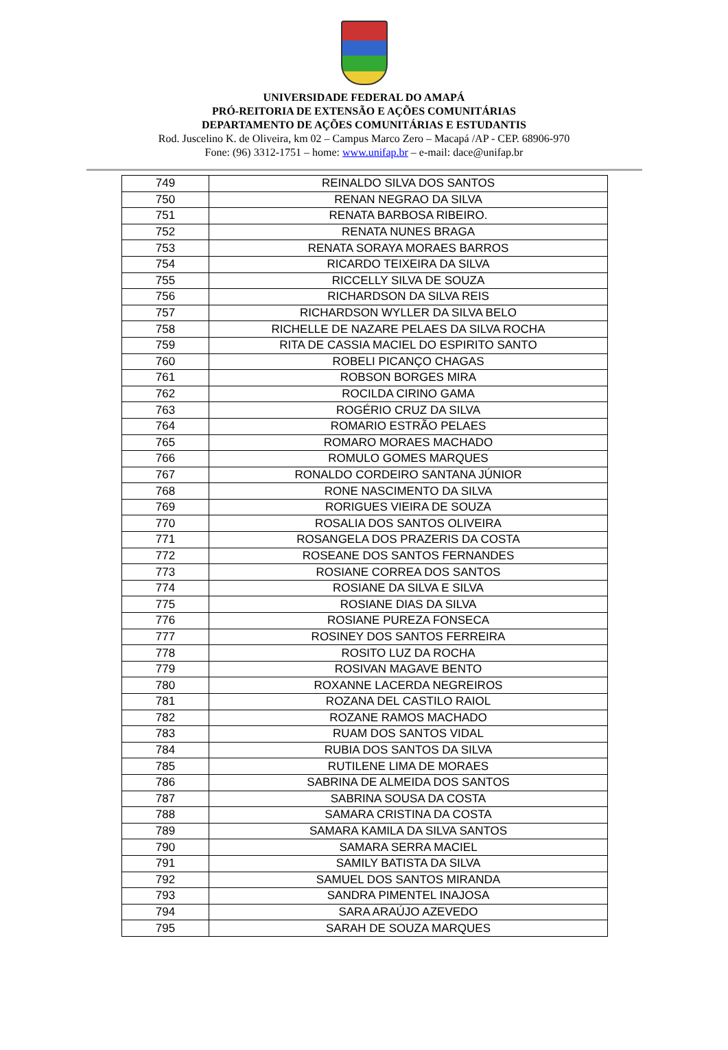UNIVERSIDADE FEDERAL DO AMAPÁ
PRÓ-REITORIA DE EXTENSÃO E AÇÕES COMUNITÁRIAS
DEPARTAMENTO DE AÇÕES COMUNITÁRIAS E ESTUDANTIS
Rod. Juscelino K. de Oliveira, km 02 – Campus Marco Zero – Macapá /AP - CEP. 68906-970
Fone: (96) 3312-1751 – home: www.unifap.br – e-mail: dace@unifap.br
| 749 | REINALDO SILVA DOS SANTOS |
| 750 | RENAN NEGRAO DA SILVA |
| 751 | RENATA BARBOSA RIBEIRO. |
| 752 | RENATA NUNES BRAGA |
| 753 | RENATA SORAYA MORAES BARROS |
| 754 | RICARDO TEIXEIRA DA SILVA |
| 755 | RICCELLY SILVA DE SOUZA |
| 756 | RICHARDSON DA SILVA REIS |
| 757 | RICHARDSON WYLLER DA SILVA BELO |
| 758 | RICHELLE DE NAZARE PELAES DA SILVA ROCHA |
| 759 | RITA DE CASSIA MACIEL DO ESPIRITO SANTO |
| 760 | ROBELI PICANÇO CHAGAS |
| 761 | ROBSON BORGES MIRA |
| 762 | ROCILDA CIRINO GAMA |
| 763 | ROGÉRIO CRUZ DA SILVA |
| 764 | ROMARIO ESTRÃO PELAES |
| 765 | ROMARO MORAES MACHADO |
| 766 | ROMULO GOMES MARQUES |
| 767 | RONALDO CORDEIRO SANTANA JÚNIOR |
| 768 | RONE NASCIMENTO DA SILVA |
| 769 | RORIGUES VIEIRA DE SOUZA |
| 770 | ROSALIA DOS SANTOS OLIVEIRA |
| 771 | ROSANGELA DOS PRAZERIS DA COSTA |
| 772 | ROSEANE DOS SANTOS FERNANDES |
| 773 | ROSIANE CORREA DOS SANTOS |
| 774 | ROSIANE DA SILVA E SILVA |
| 775 | ROSIANE DIAS DA SILVA |
| 776 | ROSIANE PUREZA FONSECA |
| 777 | ROSINEY DOS SANTOS FERREIRA |
| 778 | ROSITO LUZ DA ROCHA |
| 779 | ROSIVAN MAGAVE BENTO |
| 780 | ROXANNE LACERDA NEGREIROS |
| 781 | ROZANA DEL CASTILO RAIOL |
| 782 | ROZANE RAMOS MACHADO |
| 783 | RUAM DOS SANTOS VIDAL |
| 784 | RUBIA DOS SANTOS DA SILVA |
| 785 | RUTILENE LIMA DE MORAES |
| 786 | SABRINA DE ALMEIDA DOS SANTOS |
| 787 | SABRINA SOUSA DA COSTA |
| 788 | SAMARA CRISTINA DA COSTA |
| 789 | SAMARA KAMILA DA SILVA SANTOS |
| 790 | SAMARA SERRA MACIEL |
| 791 | SAMILY BATISTA DA SILVA |
| 792 | SAMUEL DOS SANTOS MIRANDA |
| 793 | SANDRA PIMENTEL INAJOSA |
| 794 | SARA ARAÚJO AZEVEDO |
| 795 | SARAH DE SOUZA MARQUES |